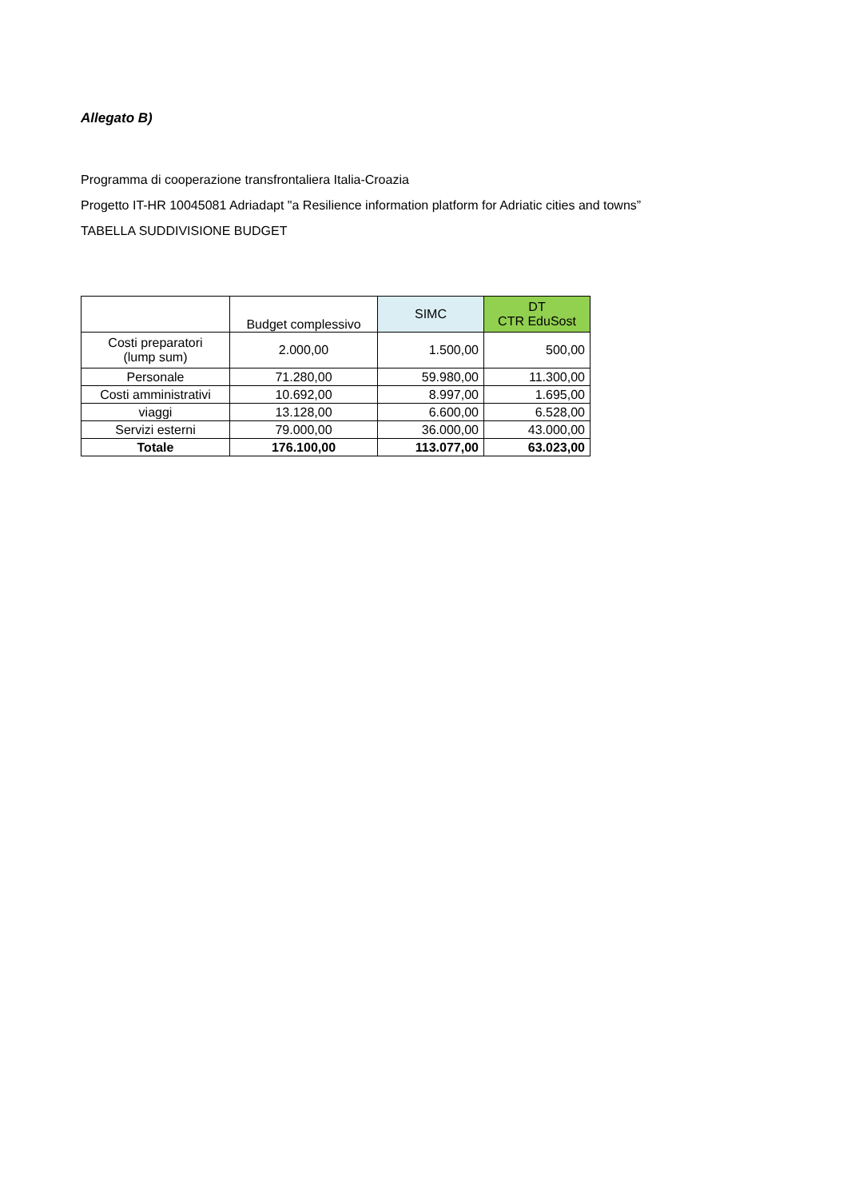Allegato B)
Programma di cooperazione transfrontaliera Italia-Croazia
Progetto IT-HR 10045081 Adriadapt "a Resilience information platform for Adriatic cities and towns”
TABELLA SUDDIVISIONE BUDGET
| | Budget complessivo | SIMC | DT CTR EduSost |
| --- | --- | --- | --- |
| Costi preparatori (lump sum) | 2.000,00 | 1.500,00 | 500,00 |
| Personale | 71.280,00 | 59.980,00 | 11.300,00 |
| Costi amministrativi | 10.692,00 | 8.997,00 | 1.695,00 |
| viaggi | 13.128,00 | 6.600,00 | 6.528,00 |
| Servizi esterni | 79.000,00 | 36.000,00 | 43.000,00 |
| Totale | 176.100,00 | 113.077,00 | 63.023,00 |